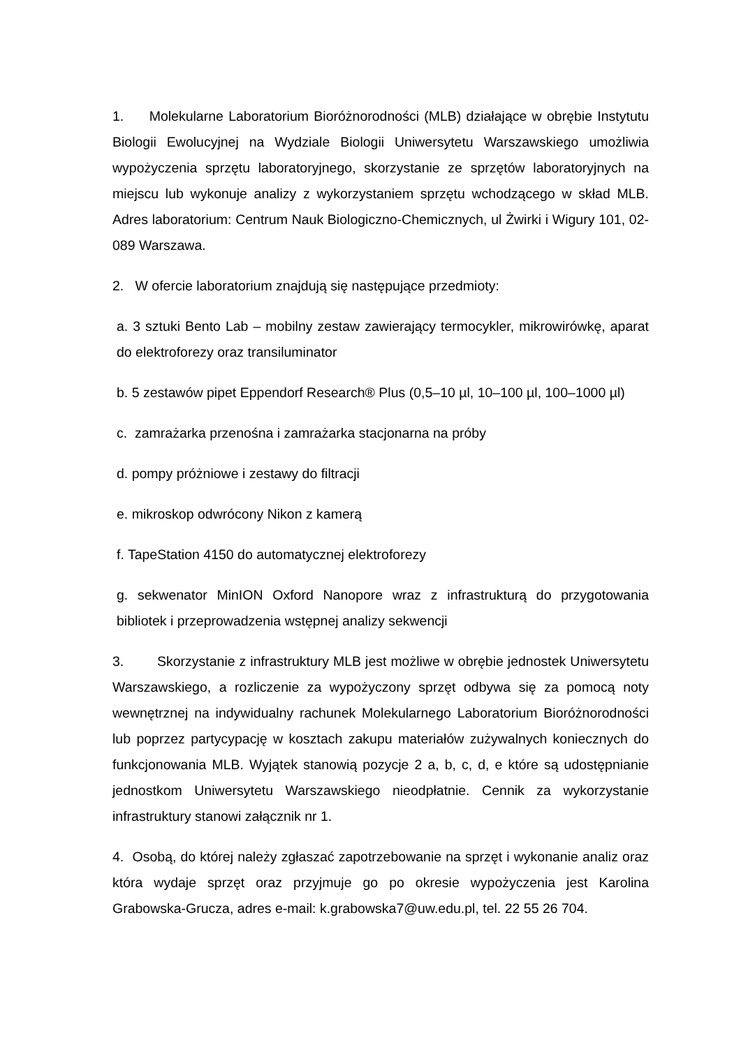1. Molekularne Laboratorium Bioróżnorodności (MLB) działające w obrębie Instytutu Biologii Ewolucyjnej na Wydziale Biologii Uniwersytetu Warszawskiego umożliwia wypożyczenia sprzętu laboratoryjnego, skorzystanie ze sprzętów laboratoryjnych na miejscu lub wykonuje analizy z wykorzystaniem sprzętu wchodzącego w skład MLB. Adres laboratorium: Centrum Nauk Biologiczno-Chemicznych, ul Żwirki i Wigury 101, 02-089 Warszawa.
2. W ofercie laboratorium znajdują się następujące przedmioty:
a. 3 sztuki Bento Lab – mobilny zestaw zawierający termocykler, mikrowirówkę, aparat do elektroforezy oraz transiluminator
b. 5 zestawów pipet Eppendorf Research® Plus (0,5–10 µl, 10–100 µl, 100–1000 µl)
c. zamrażarka przenośna i zamrażarka stacjonarna na próby
d. pompy próżniowe i zestawy do filtracji
e. mikroskop odwrócony Nikon z kamerą
f. TapeStation 4150 do automatycznej elektroforezy
g. sekwenator MinION Oxford Nanopore wraz z infrastrukturą do przygotowania bibliotek i przeprowadzenia wstępnej analizy sekwencji
3. Skorzystanie z infrastruktury MLB jest możliwe w obrębie jednostek Uniwersytetu Warszawskiego, a rozliczenie za wypożyczony sprzęt odbywa się za pomocą noty wewnętrznej na indywidualny rachunek Molekularnego Laboratorium Bioróżnorodności lub poprzez partycypację w kosztach zakupu materiałów zużywalnych koniecznych do funkcjonowania MLB. Wyjątek stanowią pozycje 2 a, b, c, d, e które są udostępnianie jednostkom Uniwersytetu Warszawskiego nieodpłatnie. Cennik za wykorzystanie infrastruktury stanowi załącznik nr 1.
4. Osobą, do której należy zgłaszać zapotrzebowanie na sprzęt i wykonanie analiz oraz która wydaje sprzęt oraz przyjmuje go po okresie wypożyczenia jest Karolina Grabowska-Grucza, adres e-mail: k.grabowska7@uw.edu.pl, tel. 22 55 26 704.